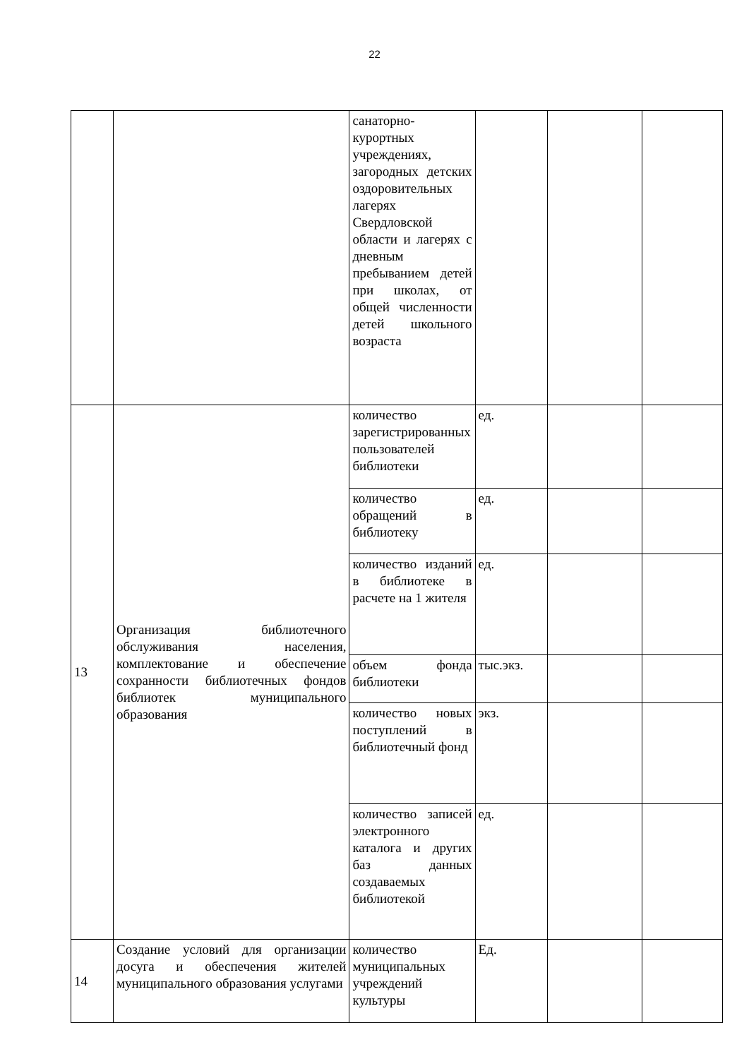22
| | | санаторно-курортных учреждениях, загородных детских оздоровительных лагерях Свердловской области и лагерях с дневным пребыванием детей при школах, от общей численности детей школьного возраста | | | |
| 13 | Организация библиотечного обслуживания населения, комплектование и обеспечение сохранности библиотечных фондов библиотек муниципального образования | количество зарегистрированных пользователей библиотеки | ед. | | |
| | | количество обращений в библиотеку | ед. | | |
| | | количество изданий в библиотеке в расчете на 1 жителя | ед. | | |
| | | объем фонда библиотеки | тыс.экз. | | |
| | | количество новых поступлений в библиотечный фонд | экз. | | |
| | | количество записей электронного каталога и других баз данных создаваемых библиотекой | ед. | | |
| 14 | Создание условий для организации досуга и обеспечения жителей муниципального образования услугами | количество муниципальных учреждений культуры | Ед. | | |